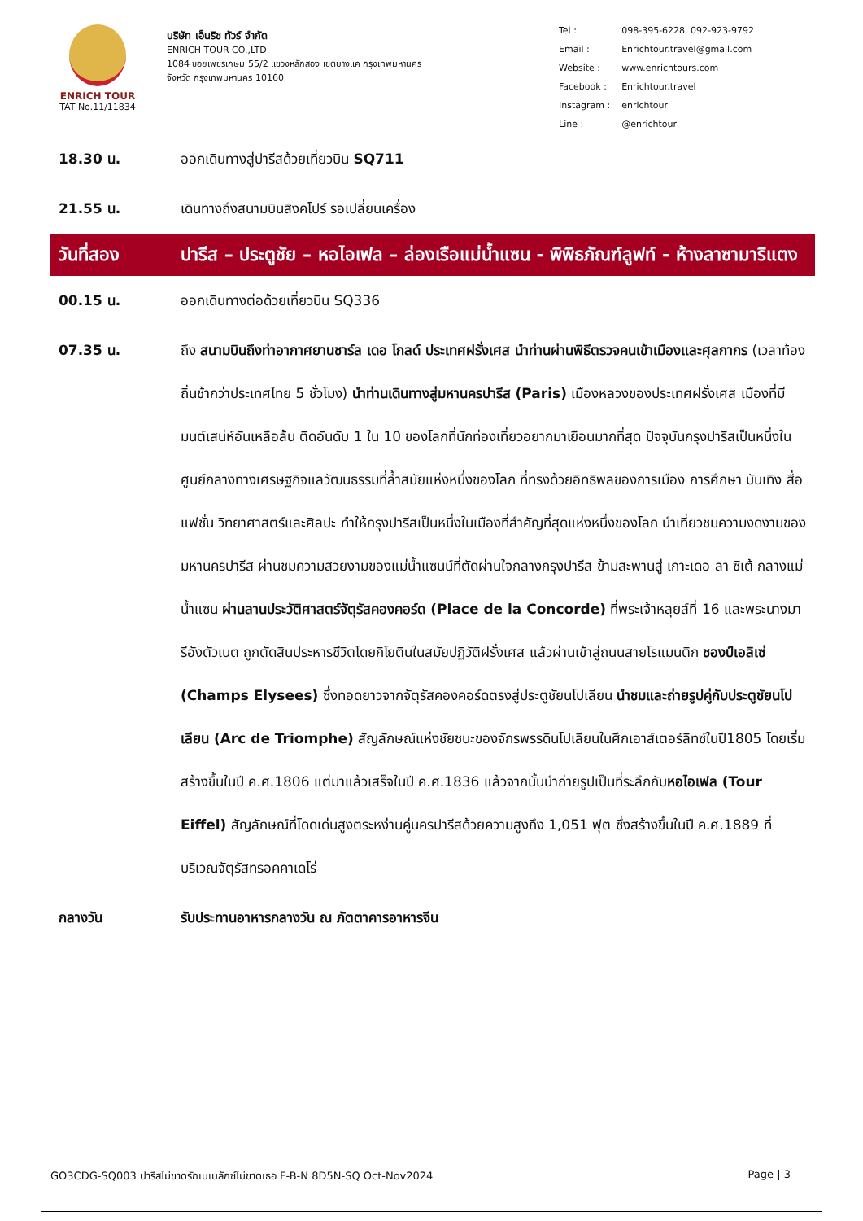ENRICH TOUR
TAT No.11/11834
บริษัท เอ็นริช ทัวร์ จำกัด
ENRICH TOUR CO.,LTD.
1084 ซอยเพชรเกษม 55/2 แขวงหลักสอง เขตบางแค กรุงเทพมหานคร
จังหวัด กรุงเทพมหานคร 10160
| Tel : | 098-395-6228, 092-923-9792 |
| Email : | Enrichtour.travel@gmail.com |
| Website : | www.enrichtours.com |
| Facebook : | Enrichtour.travel |
| Instagram : | enrichtour |
| Line : | @enrichtour |
| 18.30 น. | ออกเดินทางสู่ปารีสด้วยเที่ยวบิน SQ711 |
| 21.55 น. | เดินทางถึงสนามบินสิงคโปร์ รอเปลี่ยนเครื่อง |
| วันที่สอง | ปารีส – ประตูชัย – หอไอเฟล – ล่องเรือแม่น้ำแซน - พิพิธภัณฑ์ลูฟท์ - ห้างลาซามาริแตง |
| 00.15 น. | ออกเดินทางต่อด้วยเที่ยวบิน SQ336 |
| 07.35 น. | ถึง สนามบินถึงท่าอากาศยานชาร์ล เดอ โกลด์ ประเทศฝรั่งเศส นำท่านผ่านพิธีตรวจคนเข้าเมืองและศุลกากร (เวลาท้องถิ่นช้ากว่าประเทศไทย 5 ชั่วโมง) นำท่านเดินทางสู่มหานครปารีส (Paris) เมืองหลวงของประเทศฝรั่งเศส เมืองที่มีมนต์เสน่ห์อันเหลือล้น ติดอันดับ 1 ใน 10 ของโลกที่นักท่องเที่ยวอยากมาเยือนมากที่สุด ปัจจุบันกรุงปารีสเป็นหนึ่งในศูนย์กลางทางเศรษฐกิจแลวัฒนธรรมที่ล้ำสมัยแห่งหนึ่งของโลก ที่ทรงด้วยอิทธิพลของการเมือง การศึกษา บันเทิง สื่อ แฟชั่น วิทยาศาสตร์และศิลปะ ทำให้กรุงปารีสเป็นหนึ่งในเมืองที่สำคัญที่สุดแห่งหนึ่งของโลก นำเที่ยวชมความงดงามของมหานครปารีส ผ่านชมความสวยงามของแม่น้ำแซนน์ที่ตัดผ่านใจกลางกรุงปารีส ข้ามสะพานสู่ เกาะเดอ ลา ซิเต้ กลางแม่น้ำแซน ผ่านลานประวัติศาสตร์จัตุรัสคองคอร์ด (Place de la Concorde) ที่พระเจ้าหลุยส์ที่ 16 และพระนางมารีอังตัวเนต ถูกตัดสินประหารชีวิตโดยกิโยตินในสมัยปฏิวัติฝรั่งเศส แล้วผ่านเข้าสู่ถนนสายโรแมนติก ชองป์เอลิเซ่ (Champs Elysees) ซึ่งทอดยาวจากจัตุรัสคองคอร์ดตรงสู่ประตูชัยนโปเลียน นำชมและถ่ายรูปคู่กับประตูชัยนโปเลียน (Arc de Triomphe) สัญลักษณ์แห่งชัยชนะของจักรพรรดินโปเลียนในศึกเอาส์เตอร์ลิทซ์ในปี1805 โดยเริ่มสร้างขึ้นในปี ค.ศ.1806 แต่มาแล้วเสร็จในปี ค.ศ.1836 แล้วจากนั้นนำถ่ายรูปเป็นที่ระลึกกับ หอไอเฟล (Tour Eiffel) สัญลักษณ์ที่โดดเด่นสูงตระหง่านคู่นครปารีสด้วยความสูงถึง 1,051 ฟุต ซึ่งสร้างขึ้นในปี ค.ศ.1889 ที่บริเวณจัตุรัสทรอคคาเดโร่ |
| กลางวัน | รับประทานอาหารกลางวัน ณ ภัตตาคารอาหารจีน |
GO3CDG-SQ003 ปารีสไม่ขาดรักเบเนลักซ์ไม่ขาดเธอ F-B-N 8D5N-SQ Oct-Nov2024 Page | 3